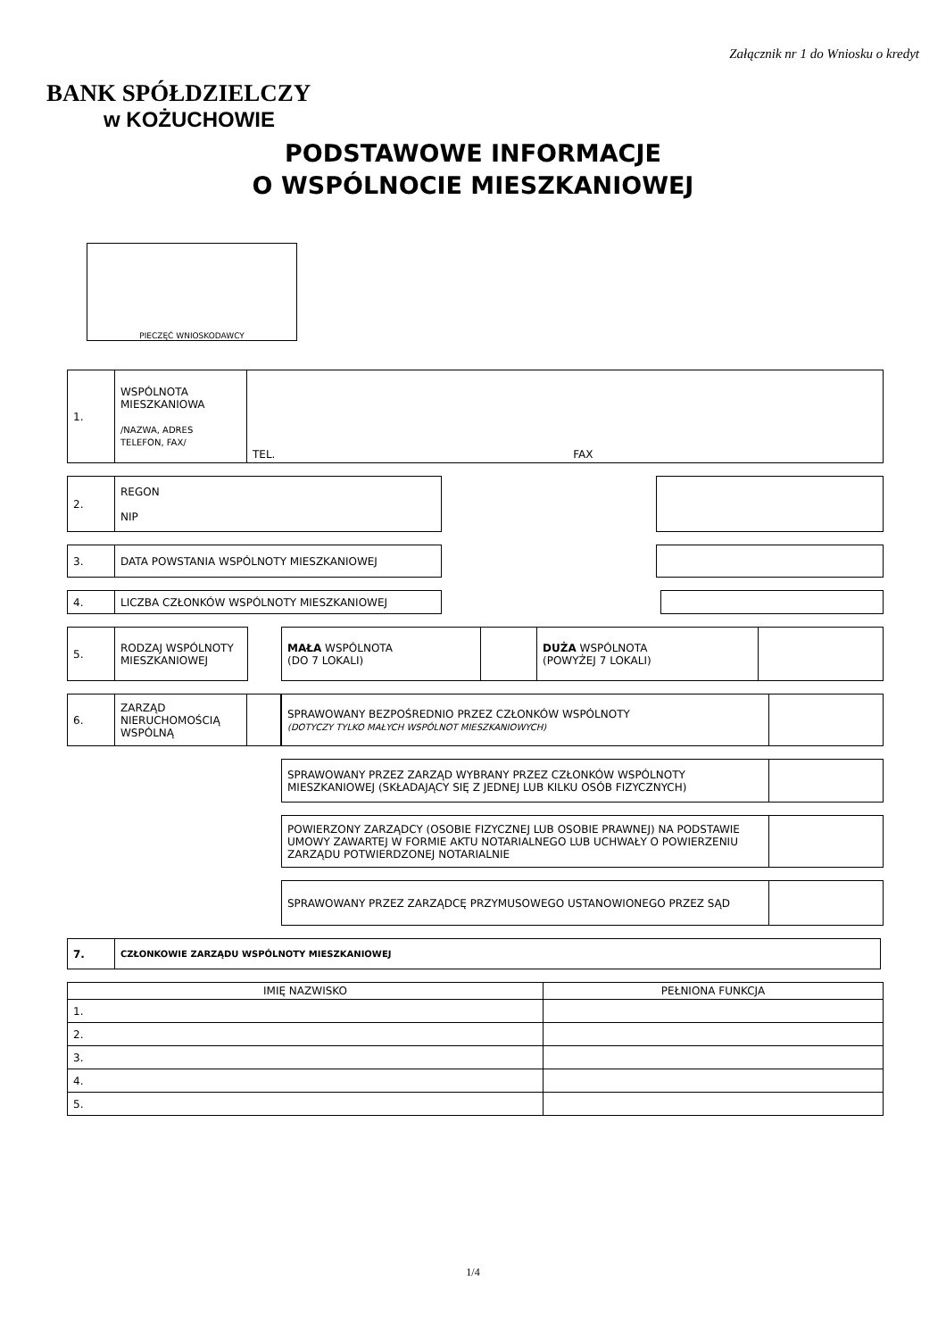Załącznik nr 1 do Wniosku o kredyt
BANK SPÓŁDZIELCZY
w KOŻUCHOWIE
PODSTAWOWE INFORMACJE
O WSPÓLNOCIE MIESZKANIOWEJ
PIECZĘĆ WNIOSKODAWCY
| 1. | WSPÓLNOTA MIESZKANIOWA /NAZWA, ADRES TELEFON, FAX/ | TEL. FAX |
| 2. | REGON NIP |
| 3. | DATA POWSTANIA WSPÓLNOTY MIESZKANIOWEJ |
| 4. | LICZBA CZŁONKÓW WSPÓLNOTY MIESZKANIOWEJ |
| 5. | RODZAJ WSPÓLNOTY MIESZKANIOWEJ |
| MAŁA WSPÓLNOTA (DO 7 LOKALI) | | DUŻA WSPÓLNOTA (POWYŻEJ 7 LOKALI) | |
| 6. | ZARZĄD NIERUCHOMOŚCIĄ WSPÓLNĄ | |
| SPRAWOWANY BEZPOŚREDNIO PRZEZ CZŁONKÓW WSPÓLNOTY (DOTYCZY TYLKO MAŁYCH WSPÓLNOT MIESZKANIOWYCH) | |
| SPRAWOWANY PRZEZ ZARZĄD WYBRANY PRZEZ CZŁONKÓW WSPÓLNOTY MIESZKANIOWEJ (SKŁADAJĄCY SIĘ Z JEDNEJ LUB KILKU OSÓB FIZYCZNYCH) | |
| POWIERZONY ZARZĄDCY (OSOBIE FIZYCZNEJ LUB OSOBIE PRAWNEJ) NA PODSTAWIE UMOWY ZAWARTEJ W FORMIE AKTU NOTARIALNEGO LUB UCHWAŁY O POWIERZENIU ZARZĄDU POTWIERDZONEJ NOTARIALNIE | |
| SPRAWOWANY PRZEZ ZARZĄDCĘ PRZYMUSOWEGO USTANOWIONEGO PRZEZ SĄD | |
| 7. | CZŁONKOWIE ZARZĄDU WSPÓLNOTY MIESZKANIOWEJ |
| IMIĘ NAZWISKO | PEŁNIONA FUNKCJA |
| --- | --- |
| 1. | |
| 2. | |
| 3. | |
| 4. | |
| 5. | |
1/4